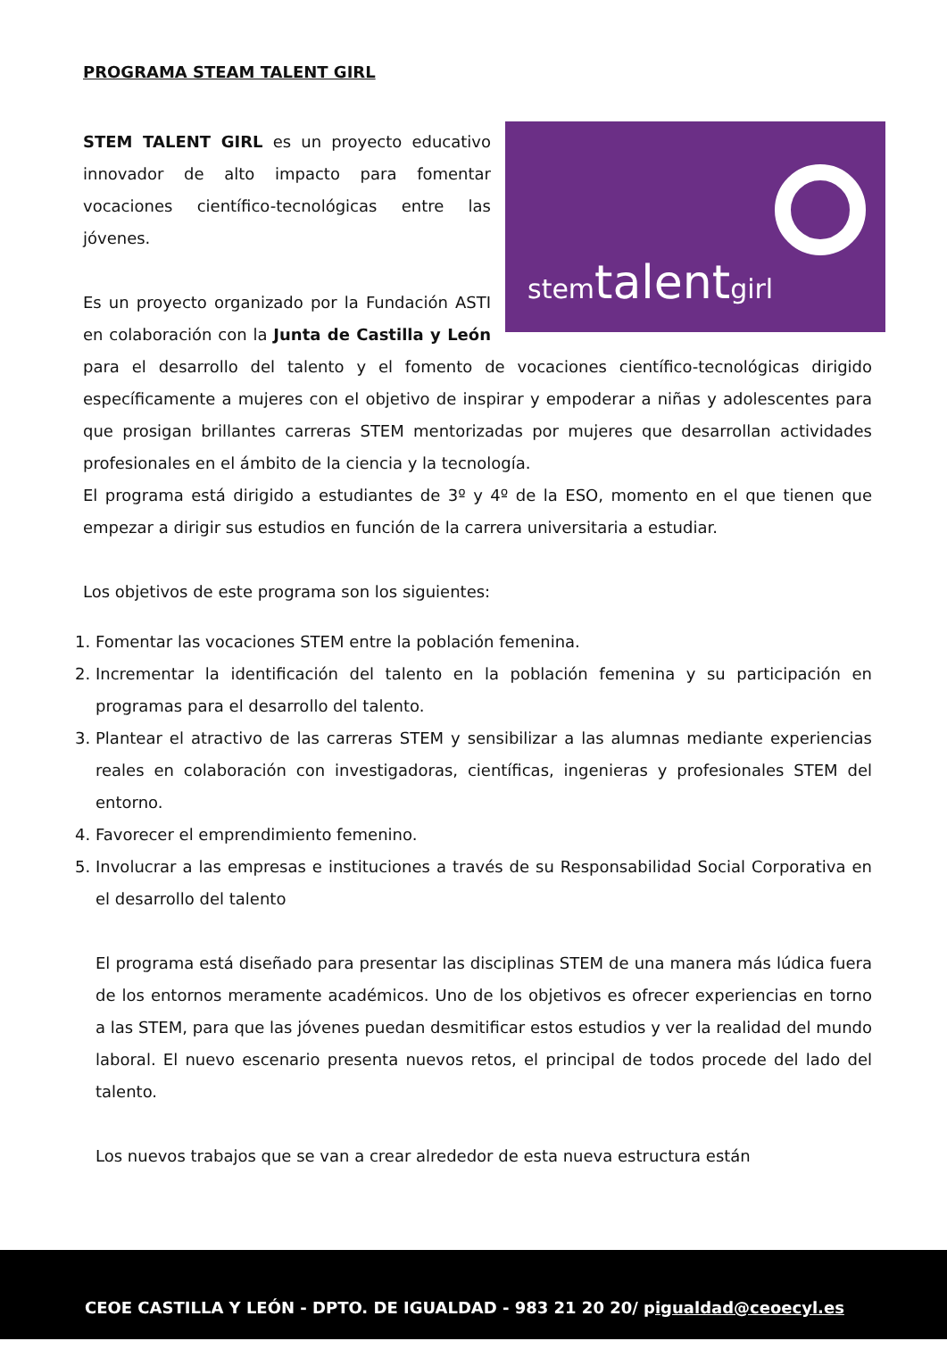PROGRAMA STEAM TALENT GIRL
stemtalentgirl
STEM TALENT GIRL es un proyecto educativo innovador de alto impacto para fomentar vocaciones científico-tecnológicas entre las jóvenes.
Es un proyecto organizado por la Fundación ASTI en colaboración con la Junta de Castilla y León para el desarrollo del talento y el fomento de vocaciones científico-tecnológicas dirigido específicamente a mujeres con el objetivo de inspirar y empoderar a niñas y adolescentes para que prosigan brillantes carreras STEM mentorizadas por mujeres que desarrollan actividades profesionales en el ámbito de la ciencia y la tecnología.
El programa está dirigido a estudiantes de 3º y 4º de la ESO, momento en el que tienen que empezar a dirigir sus estudios en función de la carrera universitaria a estudiar.
Los objetivos de este programa son los siguientes:
1. Fomentar las vocaciones STEM entre la población femenina.
2. Incrementar la identificación del talento en la población femenina y su participación en programas para el desarrollo del talento.
3. Plantear el atractivo de las carreras STEM y sensibilizar a las alumnas mediante experiencias reales en colaboración con investigadoras, científicas, ingenieras y profesionales STEM del entorno.
4. Favorecer el emprendimiento femenino.
5. Involucrar a las empresas e instituciones a través de su Responsabilidad Social Corporativa en el desarrollo del talento
El programa está diseñado para presentar las disciplinas STEM de una manera más lúdica fuera de los entornos meramente académicos. Uno de los objetivos es ofrecer experiencias en torno a las STEM, para que las jóvenes puedan desmitificar estos estudios y ver la realidad del mundo laboral. El nuevo escenario presenta nuevos retos, el principal de todos procede del lado del talento.
Los nuevos trabajos que se van a crear alrededor de esta nueva estructura están
CEOE CASTILLA Y LEÓN - DPTO. DE IGUALDAD - 983 21 20 20/ pigualdad@ceoecyl.es